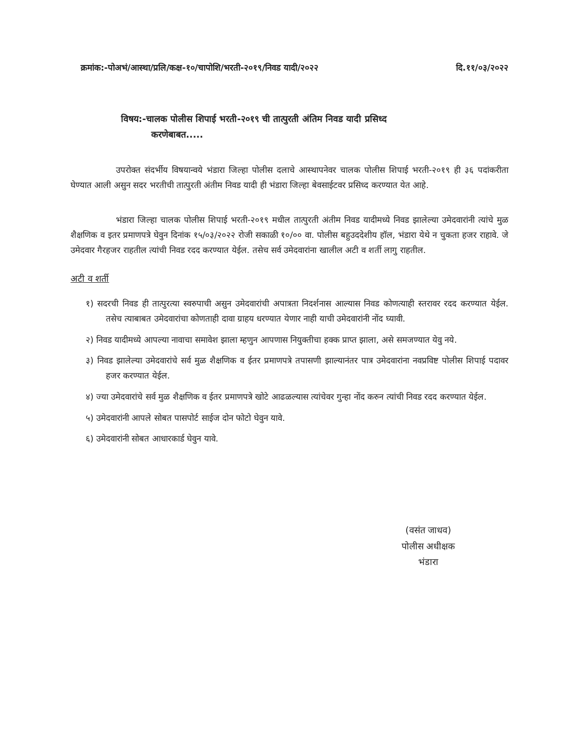क्रमांक:-पोअभं/आस्था/प्रलि/कक्ष-१०/चापोशि/भरती-२०१९/निवड यादी/२०२२ दि.११/०३/२०२२
विषय:-चालक पोलीस शिपाई भरती-२०१९ ची तात्पुरती अंतिम निवड यादी प्रसिध्द
करणेबाबत.....
उपरोक्त संदर्भीय विषयान्वये भंडारा जिल्हा पोलीस दलाचे आस्थापनेवर चालक पोलीस शिपाई भरती-२०१९ ही ३६ पदांकरीता घेण्यात आली असुन सदर भरतीची तात्पुरती अंतीम निवड यादी ही भंडारा जिल्हा बेवसाईटवर प्रसिध्द करण्यात येत आहे.
भंडारा जिल्हा चालक पोलीस शिपाई भरती-२०१९ मधील तात्पुरती अंतीम निवड यादीमध्ये निवड झालेल्या उमेदवारांनी त्यांचे मुळ शैक्षणिक व इतर प्रमाणपत्रे घेवुन दिनांक १५/०३/२०२२ रोजी सकाळी १०/०० वा. पोलीस बहुउददेशीय हॉल, भंडारा येथे न चुकता हजर राहावे. जे उमेदवार गैरहजर राहतील त्यांची निवड रदद करण्यात येईल. तसेच सर्व उमेदवारांना खालील अटी व शर्ती लागु राहतील.
अटी व शर्ती
१) सदरची निवड ही तात्पुरत्या स्वरुपाची असुन उमेदवारांची अपात्रता निदर्शनास आल्यास निवड कोणत्याही स्तरावर रदद करण्यात येईल. तसेच त्याबाबत उमेदवारांचा कोणताही दावा ग्राहय धरण्यात येणार नाही याची उमेदवारांनी नोंद घ्यावी.
२) निवड यादीमध्ये आपल्या नावाचा समावेश झाला म्हणुन आपणास नियुक्तीचा हक्क प्राप्त झाला, असे समजण्यात येवु नये.
३) निवड झालेल्या उमेदवारांचे सर्व मुळ शैक्षणिक व ईतर प्रमाणपत्रे तपासणी झाल्यानंतर पात्र उमेदवारांना नवप्रविष्ट पोलीस शिपाई पदावर हजर करण्यात येईल.
४) ज्या उमेदवारांचे सर्व मुळ शैक्षणिक व ईतर प्रमाणपत्रे खोटे आढळल्यास त्यांचेवर गुन्हा नोंद करुन त्यांची निवड रदद करण्यात येईल.
५) उमेदवारांनी आपले सोबत पासपोर्ट साईज दोन फोटो घेवुन यावे.
६) उमेदवारांनी सोबत आधारकार्ड घेवुन यावे.
(वसंत जाधव)
पोलीस अधीक्षक
भंडारा